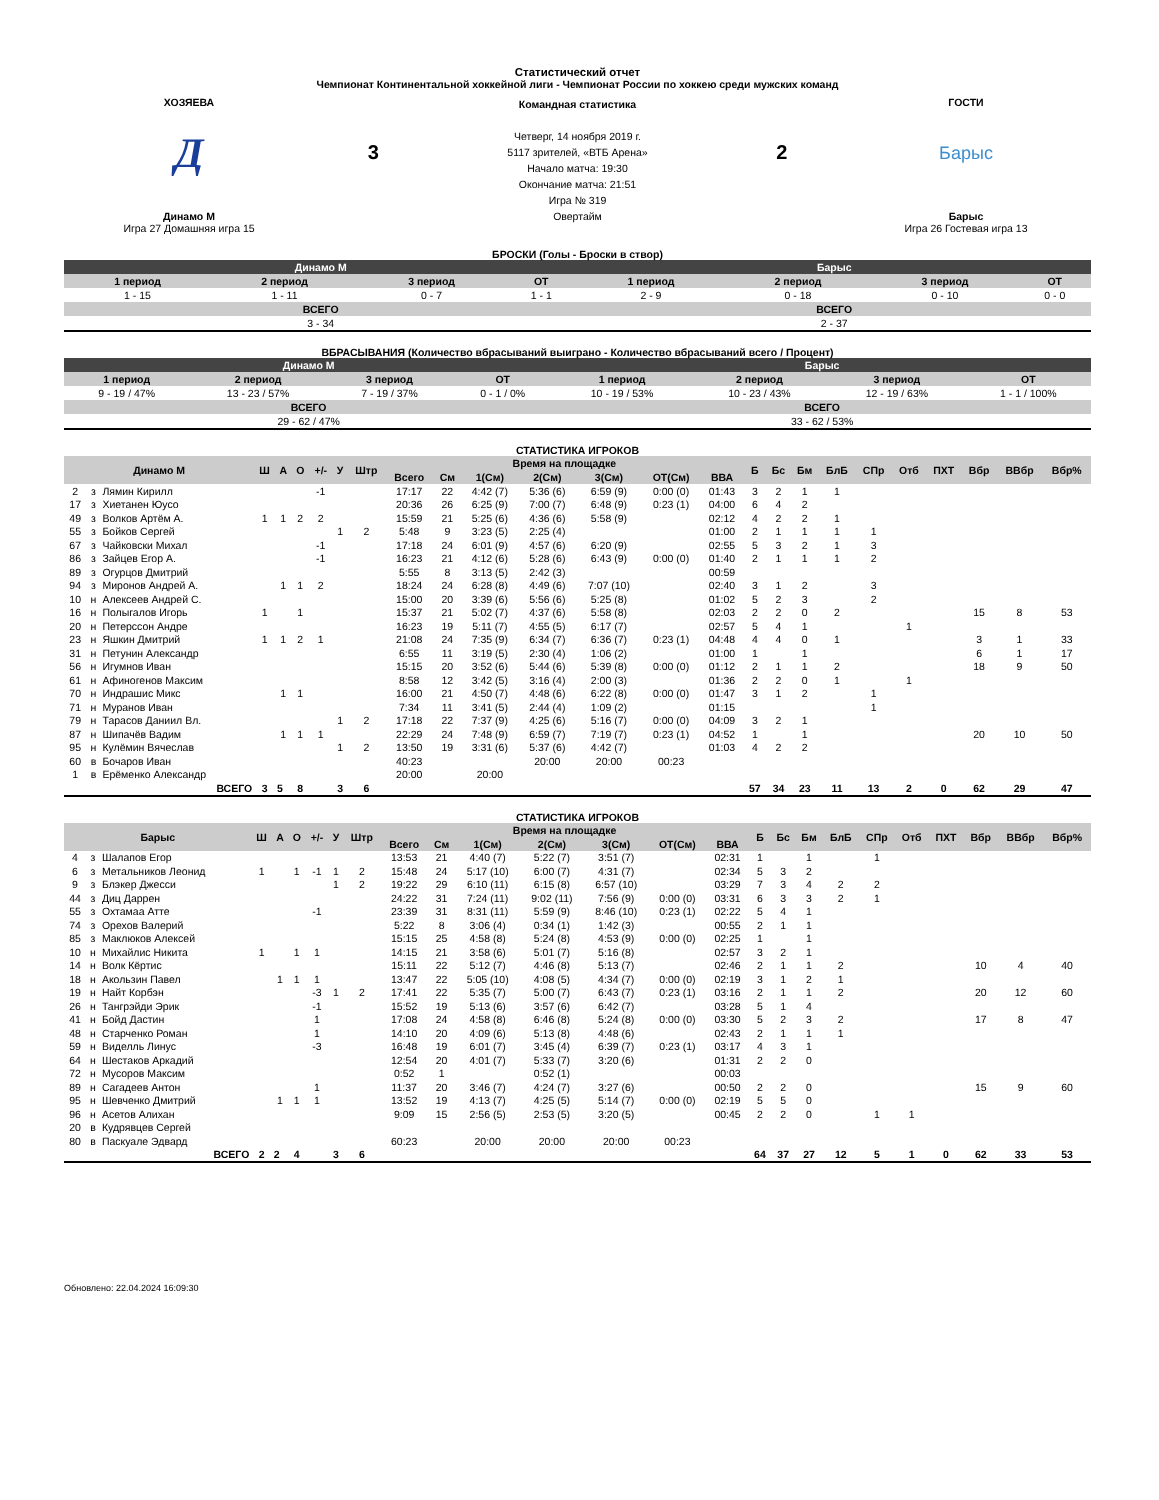Статистический отчет
Чемпионат Континентальной хоккейной лиги - Чемпионат России по хоккею среди мужских команд
ХОЗЯЕВА
Д
Динамо М
Игра 27 Домашняя игра 15
3
Командная статистика
Четверг, 14 ноября 2019 г.
5117 зрителей, «ВТБ Арена»
Начало матча: 19:30
Окончание матча: 21:51
Игра № 319
Овертайм
2
ГОСТИ
Барыс
Барыс
Игра 26 Гостевая игра 13
БРОСКИ (Голы - Броски в створ)
| Динамо М | | | | Барыс | | | |
| --- | --- | --- | --- | --- | --- | --- | --- |
| 1 период | 2 период | 3 период | ОТ | 1 период | 2 период | 3 период | ОТ |
| 1 - 15 | 1 - 11 | 0 - 7 | 1 - 1 | 2 - 9 | 0 - 18 | 0 - 10 | 0 - 0 |
| ВСЕГО | | | | ВСЕГО | | | |
| 3 - 34 | | | | 2 - 37 | | | |
ВБРАСЫВАНИЯ (Количество вбрасываний выиграно - Количество вбрасываний всего / Процент)
| Динамо М | | | | Барыс | | | |
| --- | --- | --- | --- | --- | --- | --- | --- |
| 1 период | 2 период | 3 период | ОТ | 1 период | 2 период | 3 период | ОТ |
| 9 - 19 / 47% | 13 - 23 / 57% | 7 - 19 / 37% | 0 - 1 / 0% | 10 - 19 / 53% | 10 - 23 / 43% | 12 - 19 / 63% | 1 - 1 / 100% |
| ВСЕГО | | | | ВСЕГО | | | |
| 29 - 62 / 47% | | | | 33 - 62 / 53% | | | |
СТАТИСТИКА ИГРОКОВ
| Динамо М | | | Ш | А | О | +/- | У | Штр | Время на площадке | | | | | | | Б | Бс | Бм | БлБ | СПр | Отб | ПХТ | Вбр | ВВбр | Вбр% |
| --- | --- | --- | --- | --- | --- | --- | --- | --- | --- | --- | --- | --- | --- | --- | --- | --- | --- | --- | --- | --- | --- | --- | --- | --- | --- |
| | | | | | | | | | Всего | См | 1(См) | 2(См) | 3(См) | ОТ(См) | ВВА | | | | | | | | | | |
| 2 | з | Лямин Кирилл | | | | -1 | | | 17:17 | 22 | 4:42 (7) | 5:36 (6) | 6:59 (9) | 0:00 (0) | 01:43 | 3 | 2 | 1 | 1 | | | | | | |
| 17 | з | Хиетанен Юусо | | | | | | | 20:36 | 26 | 6:25 (9) | 7:00 (7) | 6:48 (9) | 0:23 (1) | 04:00 | 6 | 4 | 2 | | | | | | | |
| 49 | з | Волков Артём А. | 1 | 1 | 2 | 2 | | | 15:59 | 21 | 5:25 (6) | 4:36 (6) | 5:58 (9) | | 02:12 | 4 | 2 | 2 | 1 | | | | | | |
| 55 | з | Бойков Сергей | | | | | 1 | 2 | 5:48 | 9 | 3:23 (5) | 2:25 (4) | | | 01:00 | 2 | 1 | 1 | 1 | 1 | | | | | |
| 67 | з | Чайковски Михал | | | | -1 | | | 17:18 | 24 | 6:01 (9) | 4:57 (6) | 6:20 (9) | | 02:55 | 5 | 3 | 2 | 1 | 3 | | | | | |
| 86 | з | Зайцев Егор А. | | | | -1 | | | 16:23 | 21 | 4:12 (6) | 5:28 (6) | 6:43 (9) | 0:00 (0) | 01:40 | 2 | 1 | 1 | 1 | 2 | | | | | |
| 89 | з | Огурцов Дмитрий | | | | | | | 5:55 | 8 | 3:13 (5) | 2:42 (3) | | | 00:59 | | | | | | | | | | |
| 94 | з | Миронов Андрей А. | | 1 | 1 | 2 | | | 18:24 | 24 | 6:28 (8) | 4:49 (6) | 7:07 (10) | | 02:40 | 3 | 1 | 2 | | 3 | | | | | |
| 10 | н | Алексеев Андрей С. | | | | | | | 15:00 | 20 | 3:39 (6) | 5:56 (6) | 5:25 (8) | | 01:02 | 5 | 2 | 3 | | 2 | | | | | |
| 16 | н | Полыгалов Игорь | 1 | | 1 | | | | 15:37 | 21 | 5:02 (7) | 4:37 (6) | 5:58 (8) | | 02:03 | 2 | 2 | 0 | 2 | | | | 15 | 8 | 53 |
| 20 | н | Петерссон Андре | | | | | | | 16:23 | 19 | 5:11 (7) | 4:55 (5) | 6:17 (7) | | 02:57 | 5 | 4 | 1 | | | 1 | | | | |
| 23 | н | Яшкин Дмитрий | 1 | 1 | 2 | 1 | | | 21:08 | 24 | 7:35 (9) | 6:34 (7) | 6:36 (7) | 0:23 (1) | 04:48 | 4 | 4 | 0 | 1 | | | | 3 | 1 | 33 |
| 31 | н | Петунин Александр | | | | | | | 6:55 | 11 | 3:19 (5) | 2:30 (4) | 1:06 (2) | | 01:00 | 1 | | 1 | | | | | 6 | 1 | 17 |
| 56 | н | Игумнов Иван | | | | | | | 15:15 | 20 | 3:52 (6) | 5:44 (6) | 5:39 (8) | 0:00 (0) | 01:12 | 2 | 1 | 1 | 2 | | | | 18 | 9 | 50 |
| 61 | н | Афиногенов Максим | | | | | | | 8:58 | 12 | 3:42 (5) | 3:16 (4) | 2:00 (3) | | 01:36 | 2 | 2 | 0 | 1 | | 1 | | | | |
| 70 | н | Индрашис Микс | | 1 | 1 | | | | 16:00 | 21 | 4:50 (7) | 4:48 (6) | 6:22 (8) | 0:00 (0) | 01:47 | 3 | 1 | 2 | | 1 | | | | | |
| 71 | н | Муранов Иван | | | | | | | 7:34 | 11 | 3:41 (5) | 2:44 (4) | 1:09 (2) | | 01:15 | | | | | 1 | | | | | |
| 79 | н | Тарасов Даниил Вл. | | | | | 1 | 2 | 17:18 | 22 | 7:37 (9) | 4:25 (6) | 5:16 (7) | 0:00 (0) | 04:09 | 3 | 2 | 1 | | | | | | | |
| 87 | н | Шипачёв Вадим | | 1 | 1 | 1 | | | 22:29 | 24 | 7:48 (9) | 6:59 (7) | 7:19 (7) | 0:23 (1) | 04:52 | 1 | | 1 | | | | | 20 | 10 | 50 |
| 95 | н | Кулёмин Вячеслав | | | | | 1 | 2 | 13:50 | 19 | 3:31 (6) | 5:37 (6) | 4:42 (7) | | 01:03 | 4 | 2 | 2 | | | | | | | |
| 60 | в | Бочаров Иван | | | | | | | 40:23 | | | 20:00 | 20:00 | 00:23 | | | | | | | | | | | |
| 1 | в | Ерёменко Александр | | | | | | | 20:00 | | 20:00 | | | | | | | | | | | | | | |
| ВСЕГО | | | 3 | 5 | 8 | | 3 | 6 | | | | | | | | 57 | 34 | 23 | 11 | 13 | 2 | 0 | 62 | 29 | 47 |
СТАТИСТИКА ИГРОКОВ
| Барыс | | | Ш | А | О | +/- | У | Штр | Время на площадке | | | | | | | Б | Бс | Бм | БлБ | СПр | Отб | ПХТ | Вбр | ВВбр | Вбр% |
| --- | --- | --- | --- | --- | --- | --- | --- | --- | --- | --- | --- | --- | --- | --- | --- | --- | --- | --- | --- | --- | --- | --- | --- | --- | --- |
| | | | | | | | | | Всего | См | 1(См) | 2(См) | 3(См) | ОТ(См) | ВВА | | | | | | | | | | |
| 4 | з | Шалапов Егор | | | | | | | 13:53 | 21 | 4:40 (7) | 5:22 (7) | 3:51 (7) | | 02:31 | 1 | | 1 | | 1 | | | | | |
| 6 | з | Метальников Леонид | 1 | | 1 | -1 | 1 | 2 | 15:48 | 24 | 5:17 (10) | 6:00 (7) | 4:31 (7) | | 02:34 | 5 | 3 | 2 | | | | | | | |
| 9 | з | Блэкер Джесси | | | | | 1 | 2 | 19:22 | 29 | 6:10 (11) | 6:15 (8) | 6:57 (10) | | 03:29 | 7 | 3 | 4 | 2 | 2 | | | | | |
| 44 | з | Диц Даррен | | | | | | | 24:22 | 31 | 7:24 (11) | 9:02 (11) | 7:56 (9) | 0:00 (0) | 03:31 | 6 | 3 | 3 | 2 | 1 | | | | | |
| 55 | з | Охтамаа Атте | | | | -1 | | | 23:39 | 31 | 8:31 (11) | 5:59 (9) | 8:46 (10) | 0:23 (1) | 02:22 | 5 | 4 | 1 | | | | | | | |
| 74 | з | Орехов Валерий | | | | | | | 5:22 | 8 | 3:06 (4) | 0:34 (1) | 1:42 (3) | | 00:55 | 2 | 1 | 1 | | | | | | | |
| 85 | з | Маклюков Алексей | | | | | | | 15:15 | 25 | 4:58 (8) | 5:24 (8) | 4:53 (9) | 0:00 (0) | 02:25 | 1 | | 1 | | | | | | | |
| 10 | н | Михайлис Никита | 1 | | 1 | 1 | | | 14:15 | 21 | 3:58 (6) | 5:01 (7) | 5:16 (8) | | 02:57 | 3 | 2 | 1 | | | | | | | |
| 14 | н | Волк Кёртис | | | | | | | 15:11 | 22 | 5:12 (7) | 4:46 (8) | 5:13 (7) | | 02:46 | 2 | 1 | 1 | 2 | | | | 10 | 4 | 40 |
| 18 | н | Акользин Павел | | 1 | 1 | 1 | | | 13:47 | 22 | 5:05 (10) | 4:08 (5) | 4:34 (7) | 0:00 (0) | 02:19 | 3 | 1 | 2 | 1 | | | | | | |
| 19 | н | Найт Корбэн | | | | -3 | 1 | 2 | 17:41 | 22 | 5:35 (7) | 5:00 (7) | 6:43 (7) | 0:23 (1) | 03:16 | 2 | 1 | 1 | 2 | | | | 20 | 12 | 60 |
| 26 | н | Тангрэйди Эрик | | | | -1 | | | 15:52 | 19 | 5:13 (6) | 3:57 (6) | 6:42 (7) | | 03:28 | 5 | 1 | 4 | | | | | | | |
| 41 | н | Бойд Дастин | | | | 1 | | | 17:08 | 24 | 4:58 (8) | 6:46 (8) | 5:24 (8) | 0:00 (0) | 03:30 | 5 | 2 | 3 | 2 | | | | 17 | 8 | 47 |
| 48 | н | Старченко Роман | | | | 1 | | | 14:10 | 20 | 4:09 (6) | 5:13 (8) | 4:48 (6) | | 02:43 | 2 | 1 | 1 | 1 | | | | | | |
| 59 | н | Виделль Линус | | | | -3 | | | 16:48 | 19 | 6:01 (7) | 3:45 (4) | 6:39 (7) | 0:23 (1) | 03:17 | 4 | 3 | 1 | | | | | | | |
| 64 | н | Шестаков Аркадий | | | | | | | 12:54 | 20 | 4:01 (7) | 5:33 (7) | 3:20 (6) | | 01:31 | 2 | 2 | 0 | | | | | | | |
| 72 | н | Мусоров Максим | | | | | | | 0:52 | 1 | | 0:52 (1) | | | 00:03 | | | | | | | | | | |
| 89 | н | Сагадеев Антон | | | | 1 | | | 11:37 | 20 | 3:46 (7) | 4:24 (7) | 3:27 (6) | | 00:50 | 2 | 2 | 0 | | | | | 15 | 9 | 60 |
| 95 | н | Шевченко Дмитрий | | 1 | 1 | 1 | | | 13:52 | 19 | 4:13 (7) | 4:25 (5) | 5:14 (7) | 0:00 (0) | 02:19 | 5 | 5 | 0 | | | | | | | |
| 96 | н | Асетов Алихан | | | | | | | 9:09 | 15 | 2:56 (5) | 2:53 (5) | 3:20 (5) | | 00:45 | 2 | 2 | 0 | | 1 | 1 | | | | |
| 20 | в | Кудрявцев Сергей | | | | | | | | | | | | | | | | | | | | | | | |
| 80 | в | Паскуале Эдвард | | | | | | | 60:23 | | 20:00 | 20:00 | 20:00 | 00:23 | | | | | | | | | | | |
| ВСЕГО | | | 2 | 2 | 4 | | 3 | 6 | | | | | | | | 64 | 37 | 27 | 12 | 5 | 1 | 0 | 62 | 33 | 53 |
Обновлено: 22.04.2024 16:09:30